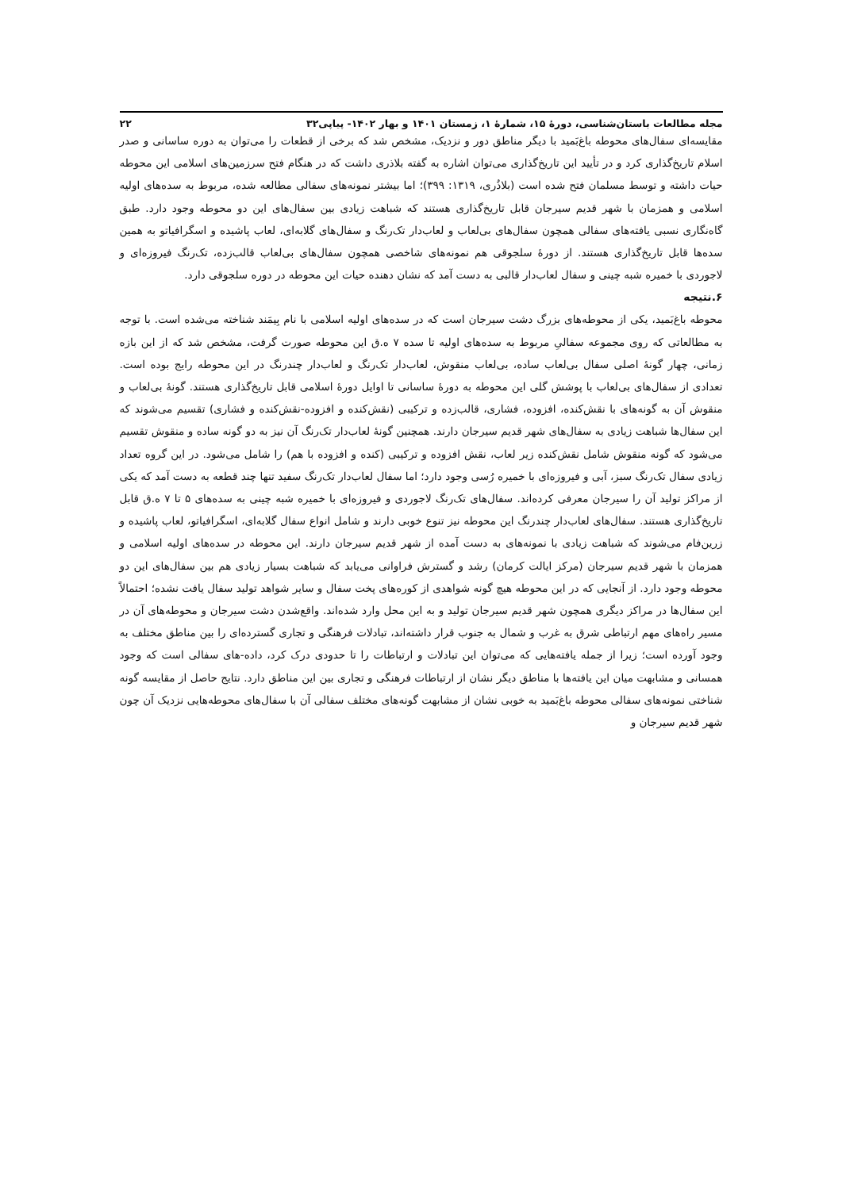مجله مطالعات باستان‌شناسی، دورهٔ ۱۵، شمارهٔ ۱، زمستان ۱۴۰۱ و بهار ۱۴۰۲- پیاپی۳۲ ۲۲
مقایسه‌ای سفال‌های محوطه باغ‌بَمید با دیگر مناطق دور و نزدیک، مشخص شد که برخی از قطعات را می‌توان به دوره ساسانی و صدر اسلام تاریخ‌گذاری کرد و در تأیید این تاریخ‌گذاری می‌توان اشاره به گفته بلاذری داشت که در هنگام فتح سرزمین‌های اسلامی این محوطه حیات داشته و توسط مسلمان فتح شده است (بلاذُری، ۱۳۱۹: ۳۹۹)؛ اما بیشتر نمونه‌های سفالی مطالعه شده، مربوط به سده‌های اولیه اسلامی و همزمان با شهر قدیم سیرجان قابل تاریخ‌گذاری هستند که شباهت زیادی بین سفال‌های این دو محوطه وجود دارد. طبق گاه‌نگاری نسبی یافته‌های سفالی همچون سفال‌های بی‌لعاب و لعاب‌دار تک‌رنگ و سفال‌های گلابه‌ای، لعاب پاشیده و اسگرافیاتو به همین سده‌ها قابل تاریخ‌گذاری هستند. از دورهٔ سلجوقی هم نمونه‌های شاخصی همچون سفال‌های بی‌لعاب قالب‌زده، تک‌رنگ فیروزه‌ای و لاجوردی با خمیره شبه چینی و سفال لعاب‌دار قالبی به دست آمد که نشان دهنده حیات این محوطه در دوره سلجوقی دارد.
۶.نتیجه
محوطه باغ‌بَمید، یکی از محوطه‌های بزرگ دشت سیرجان است که در سده‌های اولیه اسلامی با نام بِیمَند شناخته می‌شده است. با توجه به مطالعاتی که روی مجموعه سفالیِ مربوط به سده‌های اولیه تا سده ۷ ه.ق این محوطه صورت گرفت، مشخص شد که از این بازه زمانی، چهار گونهٔ اصلی سفال بی‌لعاب ساده، بی‌لعاب منقوش، لعاب‌دار تک‌رنگ و لعاب‌دار چندرنگ در این محوطه رایج بوده است. تعدادی از سفال‌های بی‌لعاب با پوشش گلی این محوطه به دورهٔ ساسانی تا اوایل دورهٔ اسلامی قابل تاریخ‌گذاری هستند. گونهٔ بی‌لعاب و منقوش آن به گونه‌های با نقش‌کنده، افزوده، فشاری، قالب‌زده و ترکیبی (نقش‌کنده و افزوده-نقش‌کنده و فشاری) تقسیم می‌شوند که این سفال‌ها شباهت زیادی به سفال‌های شهر قدیم سیرجان دارند. همچنین گونهٔ لعاب‌دار تک‌رنگ آن نیز به دو گونه ساده و منقوش تقسیم می‌شود که گونه منقوش شامل نقش‌کنده زیر لعاب، نقش افزوده و ترکیبی (کنده و افزوده با هم) را شامل می‌شود. در این گروه تعداد زیادی سفال تک‌رنگ سبز، آبی و فیروزه‌ای با خمیره رُسی وجود دارد؛ اما سفال لعاب‌دار تک‌رنگ سفید تنها چند قطعه به دست آمد که یکی از مراکز تولید آن را سیرجان معرفی کرده‌اند. سفال‌های تک‌رنگ لاجوردی و فیروزه‌ای با خمیره شبه چینی به سده‌های ۵ تا ۷ ه.ق قابل تاریخ‌گذاری هستند. سفال‌های لعاب‌دار چندرنگ این محوطه نیز تنوع خوبی دارند و شامل انواع سفال گلابه‌ای، اسگرافیاتو، لعاب پاشیده و زرین‌فام می‌شوند که شباهت زیادی با نمونه‌های به دست آمده از شهر قدیم سیرجان دارند. این محوطه در سده‌های اولیه اسلامی و همزمان با شهر قدیم سیرجان (مرکز ایالت کرمان) رشد و گسترش فراوانی می‌یابد که شباهت بسیار زیادی هم بین سفال‌های این دو محوطه وجود دارد. از آنجایی که در این محوطه هیچ گونه شواهدی از کوره‌های پخت سفال و سایر شواهد تولید سفال یافت نشده؛ احتمالاً این سفال‌ها در مراکز دیگری همچون شهر قدیم سیرجان تولید و به این محل وارد شده‌اند. واقع‌شدن دشت سیرجان و محوطه‌های آن در مسیر راه‌های مهم ارتباطی شرق به غرب و شمال به جنوب قرار داشته‌اند، تبادلات فرهنگی و تجاری گسترده‌ای را بین مناطق مختلف به وجود آورده است؛ زیرا از جمله یافته‌هایی که می‌توان این تبادلات و ارتباطات را تا حدودی درک کرد، داده-های سفالی است که وجود همسانی و مشابهت میان این یافته‌ها با مناطق دیگر نشان از ارتباطات فرهنگی و تجاری بین این مناطق دارد. نتایج حاصل از مقایسه گونه شناختی نمونه‌های سفالی محوطه باغ‌بَمید به خوبی نشان از مشابهت گونه‌های مختلف سفالی آن با سفال‌های محوطه‌هایی نزدیک آن چون شهر قدیم سیرجان و